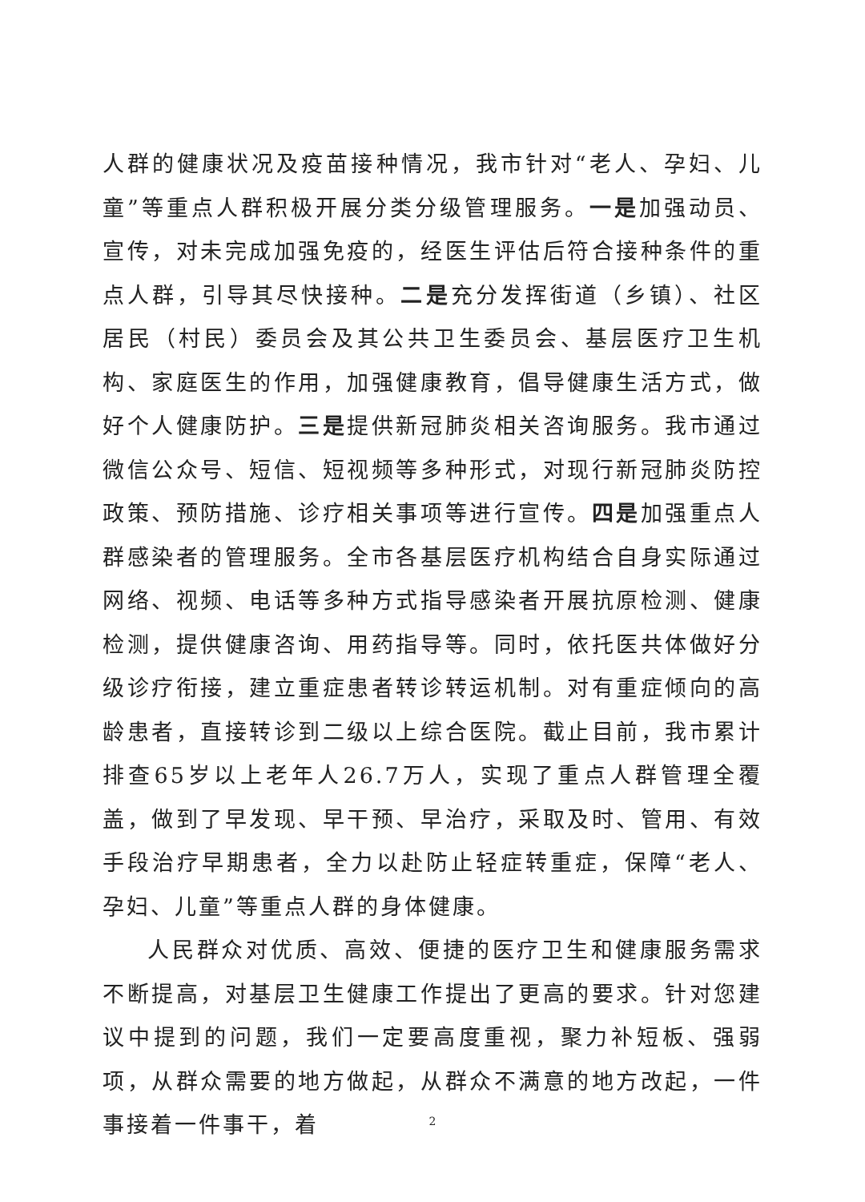人群的健康状况及疫苗接种情况，我市针对“老人、孕妇、儿童”等重点人群积极开展分类分级管理服务。一是加强动员、宣传，对未完成加强免疫的，经医生评估后符合接种条件的重点人群，引导其尽快接种。二是充分发挥街道（乡镇）、社区居民（村民）委员会及其公共卫生委员会、基层医疗卫生机构、家庭医生的作用，加强健康教育，倡导健康生活方式，做好个人健康防护。三是提供新冠肺炎相关咨询服务。我市通过微信公众号、短信、短视频等多种形式，对现行新冠肺炎防控政策、预防措施、诊疗相关事项等进行宣传。四是加强重点人群感染者的管理服务。全市各基层医疗机构结合自身实际通过网络、视频、电话等多种方式指导感染者开展抗原检测、健康检测，提供健康咨询、用药指导等。同时，依托医共体做好分级诊疗衔接，建立重症患者转诊转运机制。对有重症倾向的高龄患者，直接转诊到二级以上综合医院。截止目前，我市累计排查65岁以上老年人26.7万人，实现了重点人群管理全覆盖，做到了早发现、早干预、早治疗，采取及时、管用、有效手段治疗早期患者，全力以赴防止轻症转重症，保障“老人、孕妇、儿童”等重点人群的身体健康。
人民群众对优质、高效、便捷的医疗卫生和健康服务需求不断提高，对基层卫生健康工作提出了更高的要求。针对您建议中提到的问题，我们一定要高度重视，聚力补短板、强弱项，从群众需要的地方做起，从群众不满意的地方改起，一件事接着一件事干，着
2